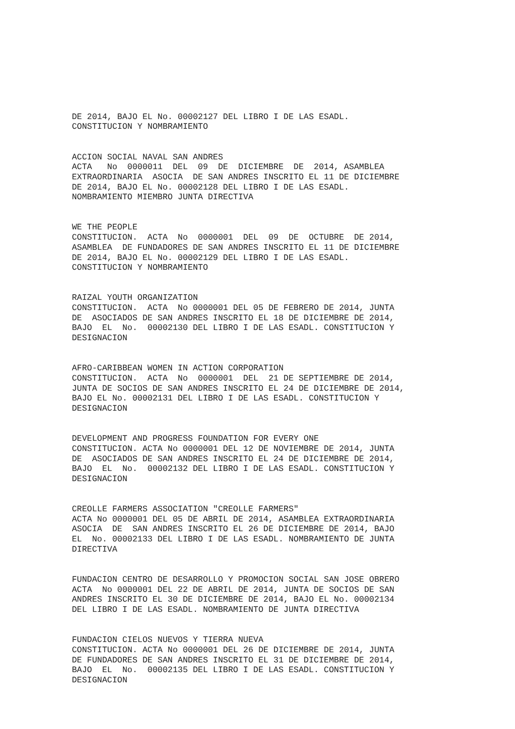DE 2014, BAJO EL No. 00002127 DEL LIBRO I DE LAS ESADL. CONSTITUCION Y NOMBRAMIENTO
ACCION SOCIAL NAVAL SAN ANDRES ACTA No 0000011 DEL 09 DE DICIEMBRE DE 2014, ASAMBLEA EXTRAORDINARIA ASOCIA DE SAN ANDRES INSCRITO EL 11 DE DICIEMBRE DE 2014, BAJO EL No. 00002128 DEL LIBRO I DE LAS ESADL. NOMBRAMIENTO MIEMBRO JUNTA DIRECTIVA
WE THE PEOPLE CONSTITUCION. ACTA No 0000001 DEL 09 DE OCTUBRE DE 2014, ASAMBLEA DE FUNDADORES DE SAN ANDRES INSCRITO EL 11 DE DICIEMBRE DE 2014, BAJO EL No. 00002129 DEL LIBRO I DE LAS ESADL. CONSTITUCION Y NOMBRAMIENTO
RAIZAL YOUTH ORGANIZATION CONSTITUCION. ACTA No 0000001 DEL 05 DE FEBRERO DE 2014, JUNTA DE ASOCIADOS DE SAN ANDRES INSCRITO EL 18 DE DICIEMBRE DE 2014, BAJO EL No. 00002130 DEL LIBRO I DE LAS ESADL. CONSTITUCION Y DESIGNACION
AFRO-CARIBBEAN WOMEN IN ACTION CORPORATION CONSTITUCION. ACTA No 0000001 DEL 21 DE SEPTIEMBRE DE 2014, JUNTA DE SOCIOS DE SAN ANDRES INSCRITO EL 24 DE DICIEMBRE DE 2014, BAJO EL No. 00002131 DEL LIBRO I DE LAS ESADL. CONSTITUCION Y DESIGNACION
DEVELOPMENT AND PROGRESS FOUNDATION FOR EVERY ONE CONSTITUCION. ACTA No 0000001 DEL 12 DE NOVIEMBRE DE 2014, JUNTA DE ASOCIADOS DE SAN ANDRES INSCRITO EL 24 DE DICIEMBRE DE 2014, BAJO EL No. 00002132 DEL LIBRO I DE LAS ESADL. CONSTITUCION Y DESIGNACION
CREOLLE FARMERS ASSOCIATION "CREOLLE FARMERS" ACTA No 0000001 DEL 05 DE ABRIL DE 2014, ASAMBLEA EXTRAORDINARIA ASOCIA DE SAN ANDRES INSCRITO EL 26 DE DICIEMBRE DE 2014, BAJO EL No. 00002133 DEL LIBRO I DE LAS ESADL. NOMBRAMIENTO DE JUNTA DIRECTIVA
FUNDACION CENTRO DE DESARROLLO Y PROMOCION SOCIAL SAN JOSE OBRERO ACTA No 0000001 DEL 22 DE ABRIL DE 2014, JUNTA DE SOCIOS DE SAN ANDRES INSCRITO EL 30 DE DICIEMBRE DE 2014, BAJO EL No. 00002134 DEL LIBRO I DE LAS ESADL. NOMBRAMIENTO DE JUNTA DIRECTIVA
FUNDACION CIELOS NUEVOS Y TIERRA NUEVA CONSTITUCION. ACTA No 0000001 DEL 26 DE DICIEMBRE DE 2014, JUNTA DE FUNDADORES DE SAN ANDRES INSCRITO EL 31 DE DICIEMBRE DE 2014, BAJO EL No. 00002135 DEL LIBRO I DE LAS ESADL. CONSTITUCION Y DESIGNACION